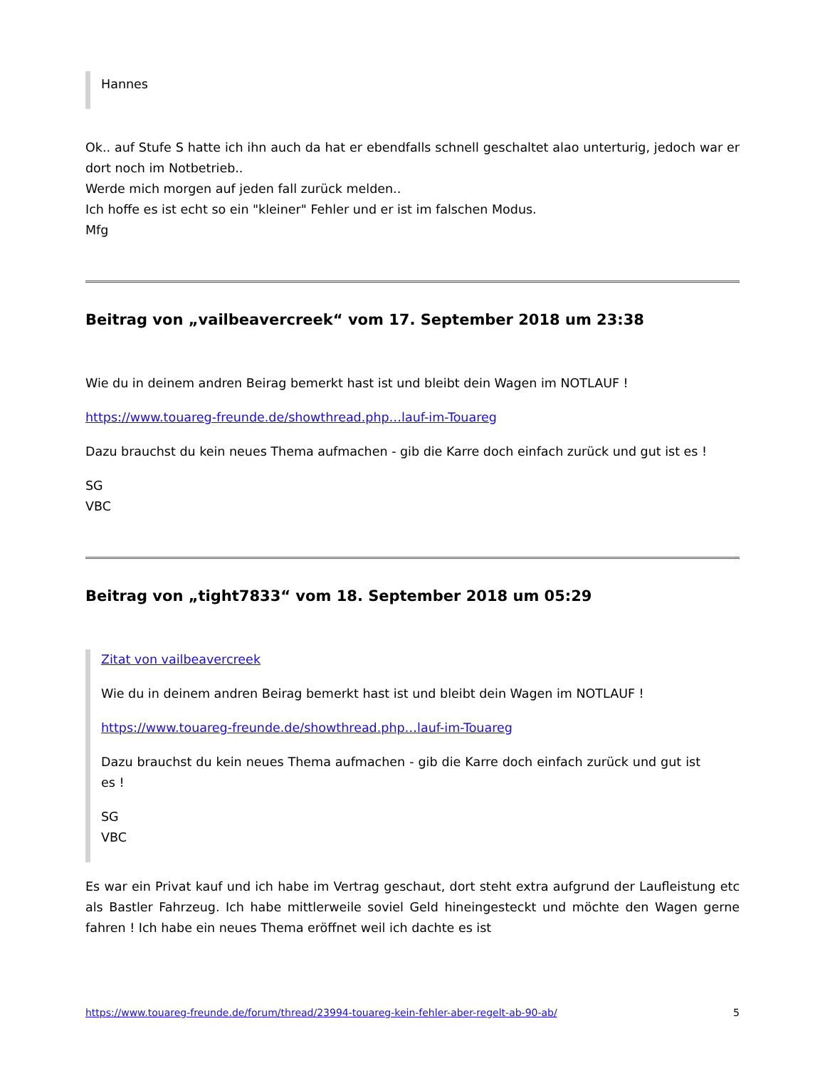Hannes
Ok.. auf Stufe S hatte ich ihn auch da hat er ebendfalls schnell geschaltet alao unterturig, jedoch war er dort noch im Notbetrieb..
Werde mich morgen auf jeden fall zurück melden..
Ich hoffe es ist echt so ein "kleiner" Fehler und er ist im falschen Modus.
Mfg
Beitrag von „vailbeavercreek“ vom 17. September 2018 um 23:38
Wie du in deinem andren Beirag bemerkt hast ist und bleibt dein Wagen im NOTLAUF !
https://www.touareg-freunde.de/showthread.php…lauf-im-Touareg
Dazu brauchst du kein neues Thema aufmachen - gib die Karre doch einfach zurück und gut ist es !
SG
VBC
Beitrag von „tight7833“ vom 18. September 2018 um 05:29
Zitat von vailbeavercreek
Wie du in deinem andren Beirag bemerkt hast ist und bleibt dein Wagen im NOTLAUF !
https://www.touareg-freunde.de/showthread.php…lauf-im-Touareg
Dazu brauchst du kein neues Thema aufmachen - gib die Karre doch einfach zurück und gut ist es !
SG
VBC
Es war ein Privat kauf und ich habe im Vertrag geschaut, dort steht extra aufgrund der Laufleistung etc als Bastler Fahrzeug. Ich habe mittlerweile soviel Geld hineingesteckt und möchte den Wagen gerne fahren ! Ich habe ein neues Thema eröffnet weil ich dachte es ist
https://www.touareg-freunde.de/forum/thread/23994-touareg-kein-fehler-aber-regelt-ab-90-ab/ 5